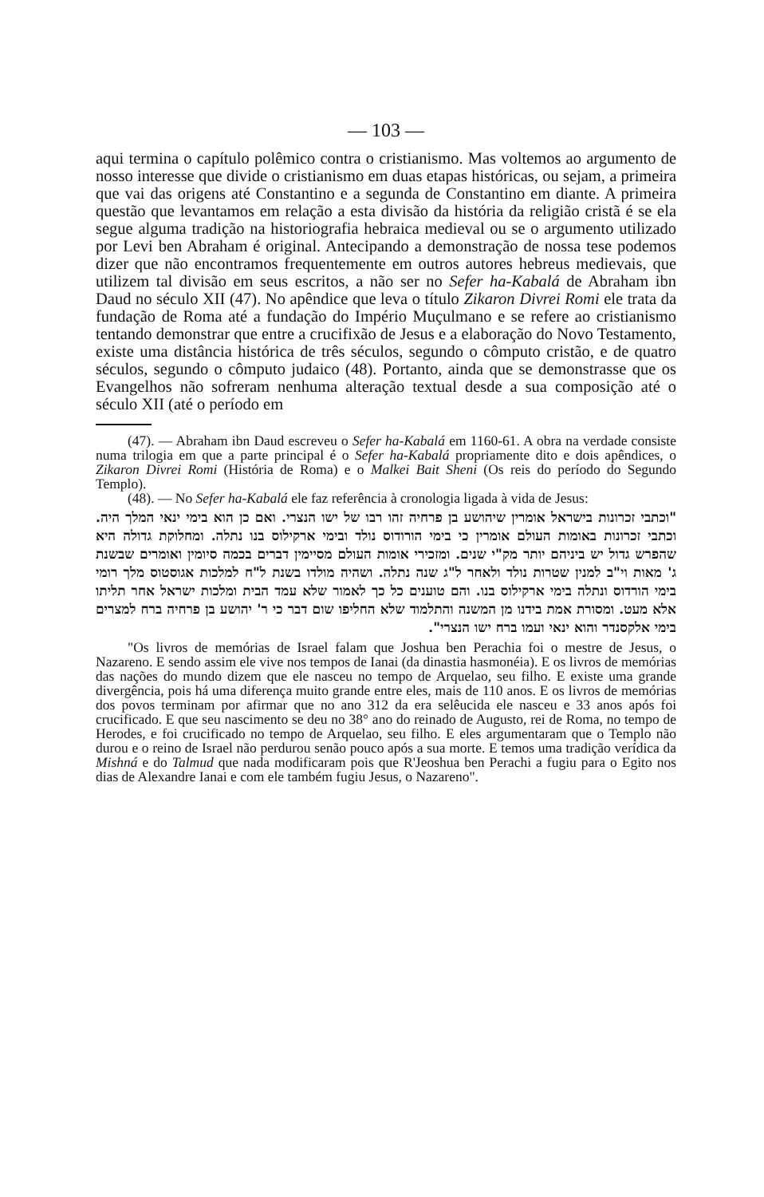— 103 —
aqui termina o capítulo polêmico contra o cristianismo. Mas voltemos ao argumento de nosso interesse que divide o cristianismo em duas etapas históricas, ou sejam, a primeira que vai das origens até Constantino e a segunda de Constantino em diante. A primeira questão que levantamos em relação a esta divisão da história da religião cristã é se ela segue alguma tradição na historiografia hebraica medieval ou se o argumento utilizado por Levi ben Abraham é original. Antecipando a demonstração de nossa tese podemos dizer que não encontramos frequentemente em outros autores hebreus medievais, que utilizem tal divisão em seus escritos, a não ser no Sefer ha-Kabalá de Abraham ibn Daud no século XII (47). No apêndice que leva o título Zikaron Divrei Romi ele trata da fundação de Roma até a fundação do Império Muçulmano e se refere ao cristianismo tentando demonstrar que entre a crucifixão de Jesus e a elaboração do Novo Testamento, existe uma distância histórica de três séculos, segundo o cômputo cristão, e de quatro séculos, segundo o cômputo judaico (48). Portanto, ainda que se demonstrasse que os Evangelhos não sofreram nenhuma alteração textual desde a sua composição até o século XII (até o período em
(47). — Abraham ibn Daud escreveu o Sefer ha-Kabalá em 1160-61. A obra na verdade consiste numa trilogia em que a parte principal é o Sefer ha-Kabalá propriamente dito e dois apêndices, o Zikaron Divrei Romi (História de Roma) e o Malkei Bait Sheni (Os reis do período do Segundo Templo).
(48). — No Sefer ha-Kabalá ele faz referência à cronologia ligada à vida de Jesus:
"וכתבי זכרונות בישראל אומרין שיהושע בן פרחיה זהו רבו של ישו הנצרי. ואם כן הוא בימי ינאי המלך היה. וכתבי זכרונות באומות העולם אומרין כי בימי הורודוס נולד ובימי ארקילוס בנו נתלה. ומחלוקת גדולה היא שהפרש גדול יש ביניהם יותר מק"י שנים. ומזכירי אומות העולם מסיימין דברים בכמה סיומין ואומרים שבשנת ג' מאות וי"ב למנין שטרות נולד ולאחר ל"ג שנה נתלה. ושהיה מולדו בשנת ל"ח למלכות אגוסטוס מלך רומי בימי הורדוס ונתלה בימי ארקילוס בנו. והם טוענים כל כך לאמור שלא עמד הבית ומלכות ישראל אחר תליתו אלא מעט. ומסורת אמת בידנו מן המשנה והתלמוד שלא החליפו שום דבר כי ר' יהושע בן פרחיה ברח למצרים בימי אלקסנדר והוא ינאי ועמו ברח ישו הנצרי".
"Os livros de memórias de Israel falam que Joshua ben Perachia foi o mestre de Jesus, o Nazareno. E sendo assim ele vive nos tempos de Ianai (da dinastia hasmonéia). E os livros de memórias das nações do mundo dizem que ele nasceu no tempo de Arquelao, seu filho. E existe uma grande divergência, pois há uma diferença muito grande entre eles, mais de 110 anos. E os livros de memórias dos povos terminam por afirmar que no ano 312 da era selêucida ele nasceu e 33 anos após foi crucificado. E que seu nascimento se deu no 38° ano do reinado de Augusto, rei de Roma, no tempo de Herodes, e foi crucificado no tempo de Arquelao, seu filho. E eles argumentaram que o Templo não durou e o reino de Israel não perdurou senão pouco após a sua morte. E temos uma tradição verídica da Mishná e do Talmud que nada modificaram pois que R'Jeoshua ben Perachi a fugiu para o Egito nos dias de Alexandre Ianai e com ele também fugiu Jesus, o Nazareno".